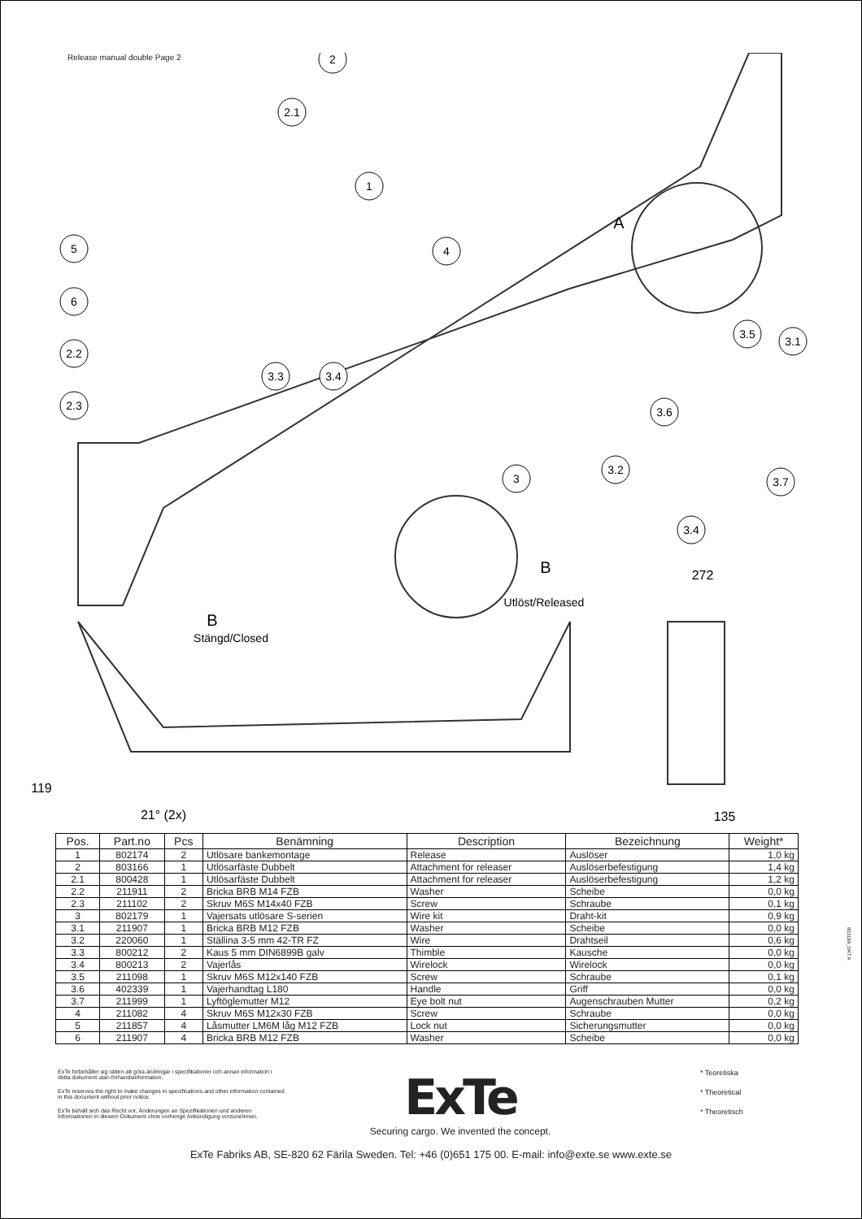Release manual double Page 2
2
2.1
1
5
4
6
2.2
3.3
3.4
2.3
3.5
3.1
3.6
3.2
3
3.7
3.4
A
B
Utlöst/Released
272
B
Stängd/Closed
21° (2x)
135
119
| Pos. | Part.no | Pcs | Benämning | Description | Bezeichnung | Weight* |
| --- | --- | --- | --- | --- | --- | --- |
| 1 | 802174 | 2 | Utlösare bankemontage | Release | Auslöser | 1,0 kg |
| 2 | 803166 | 1 | Utlösarfäste Dubbelt | Attachment for releaser | Auslöserbefestigung | 1,4 kg |
| 2.1 | 800428 | 1 | Utlösarfäste Dubbelt | Attachment for releaser | Auslöserbefestigung | 1,2 kg |
| 2.2 | 211911 | 2 | Bricka BRB M14 FZB | Washer | Scheibe | 0,0 kg |
| 2.3 | 211102 | 2 | Skruv M6S M14x40 FZB | Screw | Schraube | 0,1 kg |
| 3 | 802179 | 1 | Vajersats utlösare S-serien | Wire kit | Draht-kit | 0,9 kg |
| 3.1 | 211907 | 1 | Bricka BRB M12 FZB | Washer | Scheibe | 0,0 kg |
| 3.2 | 220060 | 1 | Ställina 3-5 mm 42-TR FZ | Wire | Drahtseil | 0,6 kg |
| 3.3 | 800212 | 2 | Kaus 5 mm DIN6899B galv | Thimble | Kausche | 0,0 kg |
| 3.4 | 800213 | 2 | Vajerlås | Wirelock | Wirelock | 0,0 kg |
| 3.5 | 211098 | 1 | Skruv M6S M12x140 FZB | Screw | Schraube | 0,1 kg |
| 3.6 | 402339 | 1 | Vajerhandtag L180 | Handle | Griff | 0,0 kg |
| 3.7 | 211999 | 1 | Lyftöglemutter M12 | Eye bolt nut | Augenschrauben Mutter | 0,2 kg |
| 4 | 211082 | 4 | Skruv M6S M12x30 FZB | Screw | Schraube | 0,0 kg |
| 5 | 211857 | 4 | Låsmutter LM6M låg M12 FZB | Lock nut | Sicherungsmutter | 0,0 kg |
| 6 | 211907 | 4 | Bricka BRB M12 FZB | Washer | Scheibe | 0,0 kg |
ExTe förbehåller sig rätten att göra ändringar i specifikationer och annan information i detta dokument utan förhandsinformation.
ExTe reserves the right to make changes in specifications and other information contained in this document without prior notice.
ExTe behält sich das Recht vor, Änderungen an Spezifikationen und anderen Informationen in diesem Dokument ohne vorherige Ankündigung vorzunehmen.
ExTe
Securing cargo. We invented the concept.
* Teoretiska
* Theoretical
* Theoretisch
ExTe Fabriks AB, SE-820 62 Färila Sweden. Tel: +46 (0)651 175 00. E-mail: info@exte.se www.exte.se
803199_DKT A